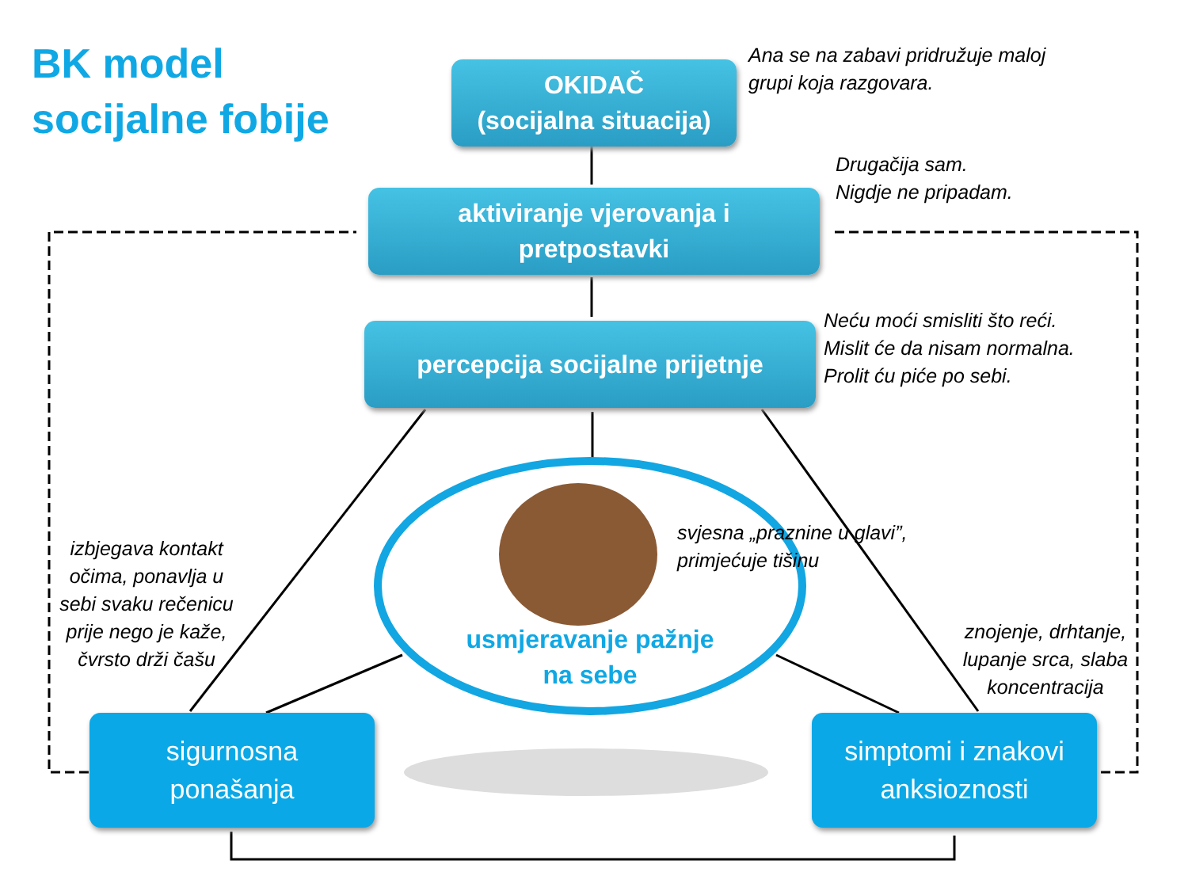BK model
socijalne fobije
OKIDAČ
(socijalna situacija)
Ana se na zabavi pridružuje maloj
grupi koja razgovara.
aktiviranje vjerovanja i
pretpostavki
Drugačija sam.
Nigdje ne pripadam.
percepcija socijalne prijetnje
Neću moći smisliti što reći.
Mislit će da nisam normalna.
Prolit ću piće po sebi.
svjesna „praznine u glavi”,
primjećuje tišinu
usmjeravanje pažnje
na sebe
izbjegava kontakt očima, ponavlja u sebi svaku rečenicu prije nego je kaže, čvrsto drži čašu
znojenje, drhtanje, lupanje srca, slaba koncentracija
sigurnosna
ponašanja
simptomi i znakovi
anksioznosti